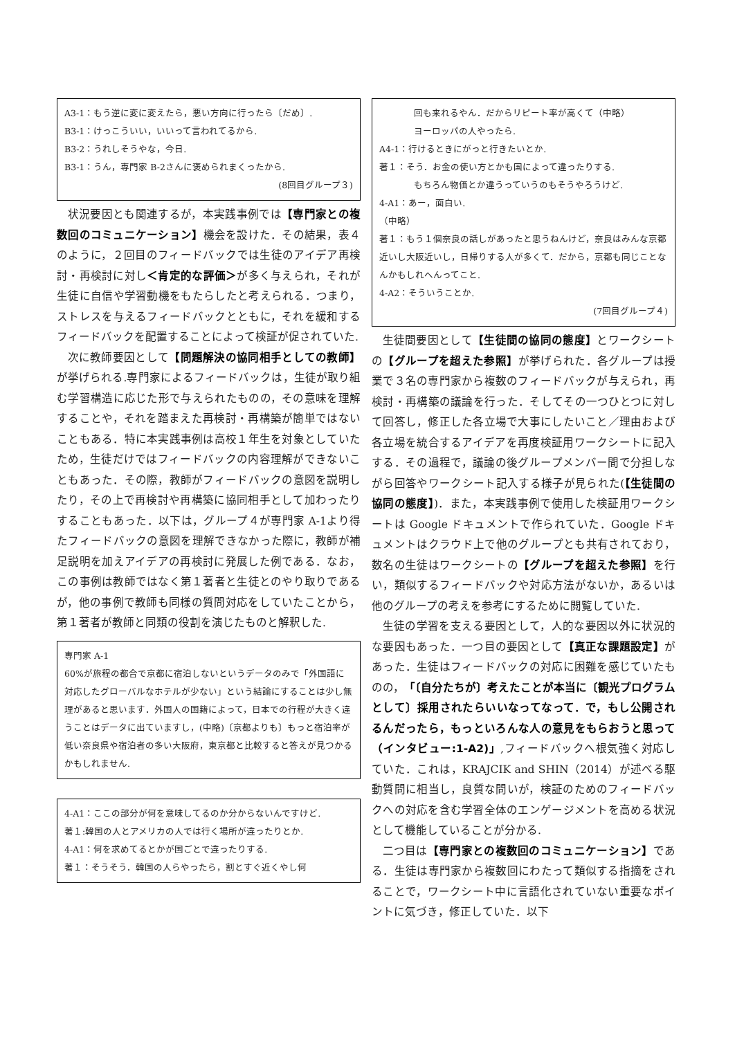A3-1：もう逆に変に変えたら，悪い方向に行ったら〔だめ〕.
B3-1：けっこういい，いいって言われてるから.
B3-2：うれしそうやな，今日.
B3-1：うん，専門家 B-2さんに褒められまくったから.
(8回目グループ３)
状況要因とも関連するが，本実践事例では【専門家との複数回のコミュニケーション】機会を設けた．その結果，表４のように，２回目のフィードバックでは生徒のアイデア再検討・再検討に対し＜肯定的な評価＞が多く与えられ，それが生徒に自信や学習動機をもたらしたと考えられる．つまり，ストレスを与えるフィードバックとともに，それを緩和するフィードバックを配置することによって検証が促されていた.
次に教師要因として【問題解決の協同相手としての教師】が挙げられる.専門家によるフィードバックは，生徒が取り組む学習構造に応じた形で与えられたものの，その意味を理解することや，それを踏まえた再検討・再構築が簡単ではないこともある．特に本実践事例は高校１年生を対象としていたため，生徒だけではフィードバックの内容理解ができないこともあった．その際，教師がフィードバックの意図を説明したり，その上で再検討や再構築に協同相手として加わったりすることもあった．以下は，グループ４が専門家 A-1より得たフィードバックの意図を理解できなかった際に，教師が補足説明を加えアイデアの再検討に発展した例である．なお，この事例は教師ではなく第１著者と生徒とのやり取りであるが，他の事例で教師も同様の質問対応をしていたことから，第１著者が教師と同類の役割を演じたものと解釈した.
専門家 A-1
60%が旅程の都合で京都に宿泊しないというデータのみで「外国語に対応したグローバルなホテルが少ない」という結論にすることは少し無理があると思います．外国人の国籍によって，日本での行程が大きく違うことはデータに出ていますし，(中略)〔京都よりも〕もっと宿泊率が低い奈良県や宿泊者の多い大阪府，東京都と比較すると答えが見つかるかもしれません.
4-A1：ここの部分が何を意味してるのか分からないんですけど.
著１:韓国の人とアメリカの人では行く場所が違ったりとか.
4-A1：何を求めてるとかが国ごとで違ったりする.
著１：そうそう．韓国の人らやったら，割とすぐ近くやし何
回も来れるやん．だからリピート率が高くて（中略）
ヨーロッパの人やったら.
A4-1：行けるときにがっと行きたいとか.
著１：そう．お金の使い方とかも国によって違ったりする.
もちろん物価とか違うっていうのもそうやろうけど.
4-A1：あー，面白い.
（中略）
著１：もう１個奈良の話しがあったと思うねんけど，奈良はみんな京都近いし大阪近いし，日帰りする人が多くて．だから，京都も同じことなんかもしれへんってこと.
4-A2：そういうことか.
(7回目グループ４)
生徒間要因として【生徒間の協同の態度】とワークシートの【グループを超えた参照】が挙げられた．各グループは授業で３名の専門家から複数のフィードバックが与えられ，再検討・再構築の議論を行った．そしてその一つひとつに対して回答し，修正した各立場で大事にしたいこと／理由および各立場を統合するアイデアを再度検証用ワークシートに記入する．その過程で，議論の後グループメンバー間で分担しながら回答やワークシート記入する様子が見られた(【生徒間の協同の態度】)．また，本実践事例で使用した検証用ワークシートは Google ドキュメントで作られていた．Google ドキュメントはクラウド上で他のグループとも共有されており，数名の生徒はワークシートの【グループを超えた参照】を行い，類似するフィードバックや対応方法がないか，あるいは他のグループの考えを参考にするために閲覧していた.
生徒の学習を支える要因として，人的な要因以外に状況的な要因もあった．一つ目の要因として【真正な課題設定】があった．生徒はフィードバックの対応に困難を感じていたものの，「〔自分たちが〕考えたことが本当に〔観光プログラムとして〕採用されたらいいなってなって．で，もし公開されるんだったら，もっといろんな人の意見をもらおうと思って（インタビュー:1-A2)」,フィードバックへ根気強く対応していた．これは，KRAJCIK and SHIN（2014）が述べる駆動質問に相当し，良質な問いが，検証のためのフィードバックへの対応を含む学習全体のエンゲージメントを高める状況として機能していることが分かる.
二つ目は【専門家との複数回のコミュニケーション】である．生徒は専門家から複数回にわたって類似する指摘をされることで，ワークシート中に言語化されていない重要なポイントに気づき，修正していた．以下